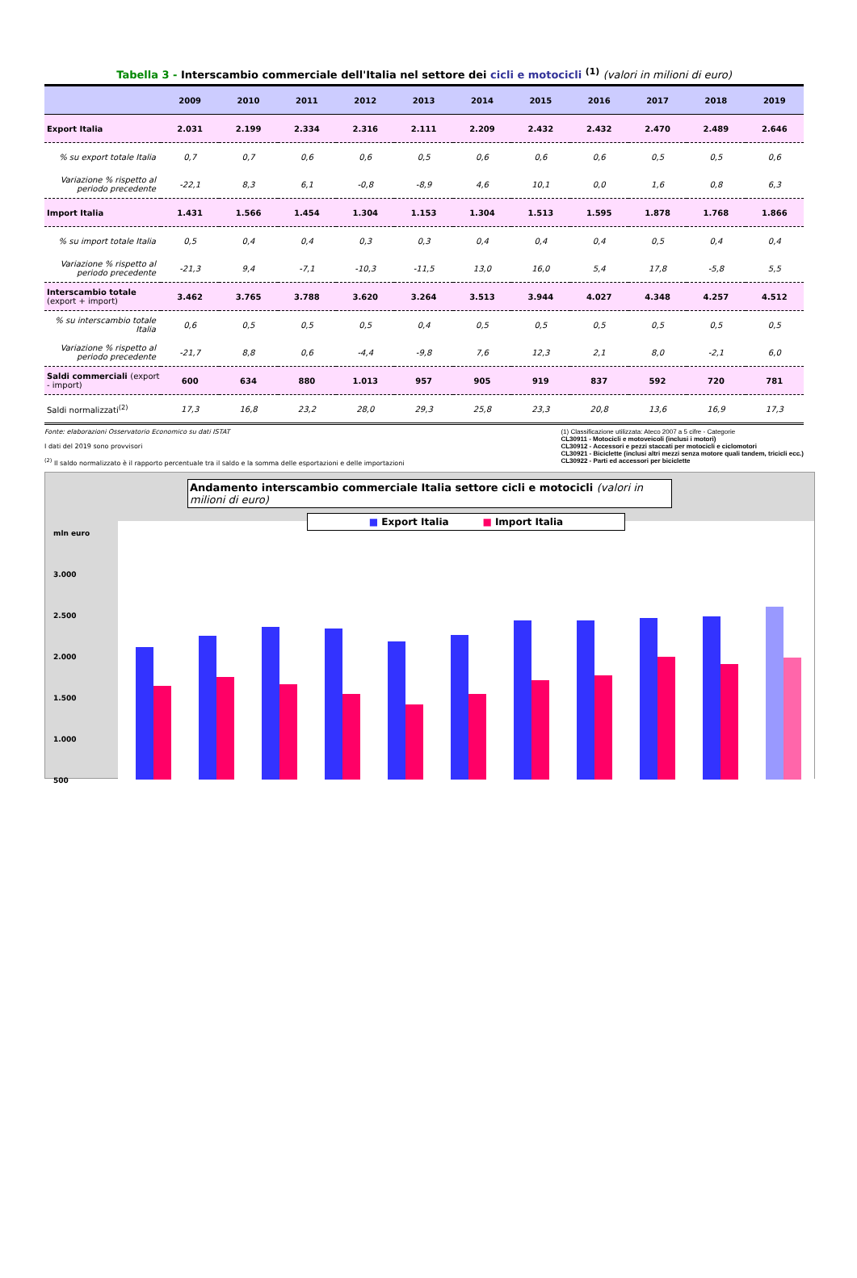Tabella 3 - Interscambio commerciale dell'Italia nel settore dei cicli e motocicli <sup>(1)</sup> (valori in milioni di euro)
| | 2009 | 2010 | 2011 | 2012 | 2013 | 2014 | 2015 | 2016 | 2017 | 2018 | 2019 |
| --- | --- | --- | --- | --- | --- | --- | --- | --- | --- | --- | --- |
| Export Italia | 2.031 | 2.199 | 2.334 | 2.316 | 2.111 | 2.209 | 2.432 | 2.432 | 2.470 | 2.489 | 2.646 |
| % su export totale Italia | 0,7 | 0,7 | 0,6 | 0,6 | 0,5 | 0,6 | 0,6 | 0,6 | 0,5 | 0,5 | 0,6 |
| Variazione % rispetto al periodo precedente | -22,1 | 8,3 | 6,1 | -0,8 | -8,9 | 4,6 | 10,1 | 0,0 | 1,6 | 0,8 | 6,3 |
| Import Italia | 1.431 | 1.566 | 1.454 | 1.304 | 1.153 | 1.304 | 1.513 | 1.595 | 1.878 | 1.768 | 1.866 |
| % su import totale Italia | 0,5 | 0,4 | 0,4 | 0,3 | 0,3 | 0,4 | 0,4 | 0,4 | 0,5 | 0,4 | 0,4 |
| Variazione % rispetto al periodo precedente | -21,3 | 9,4 | -7,1 | -10,3 | -11,5 | 13,0 | 16,0 | 5,4 | 17,8 | -5,8 | 5,5 |
| Interscambio totale (export + import) | 3.462 | 3.765 | 3.788 | 3.620 | 3.264 | 3.513 | 3.944 | 4.027 | 4.348 | 4.257 | 4.512 |
| % su interscambio totale Italia | 0,6 | 0,5 | 0,5 | 0,5 | 0,4 | 0,5 | 0,5 | 0,5 | 0,5 | 0,5 | 0,5 |
| Variazione % rispetto al periodo precedente | -21,7 | 8,8 | 0,6 | -4,4 | -9,8 | 7,6 | 12,3 | 2,1 | 8,0 | -2,1 | 6,0 |
| Saldi commerciali (export - import) | 600 | 634 | 880 | 1.013 | 957 | 905 | 919 | 837 | 592 | 720 | 781 |
| Saldi normalizzati<sup>(2)</sup> | 17,3 | 16,8 | 23,2 | 28,0 | 29,3 | 25,8 | 23,3 | 20,8 | 13,6 | 16,9 | 17,3 |
Fonte: elaborazioni Osservatorio Economico su dati ISTAT
I dati del 2019 sono provvisori
<sup>(2)</sup> Il saldo normalizzato è il rapporto percentuale tra il saldo e la somma delle esportazioni e delle importazioni
(1) Classificazione utilizzata: Ateco 2007 a 5 cifre - Categorie
CL30911 - Motocicli e motoveicoli (inclusi i motori)
CL30912 - Accessori e pezzi staccati per motocicli e ciclomotori
CL30921 - Biciclette (inclusi altri mezzi senza motore quali tandem, tricicli ecc.)
CL30922 - Parti ed accessori per biciclette
Andamento interscambio commerciale Italia settore cicli e motocicli (valori in milioni di euro)
mln euro
3.000
2.500
2.000
1.500
1.000
500
■ Export Italia ■ Import Italia